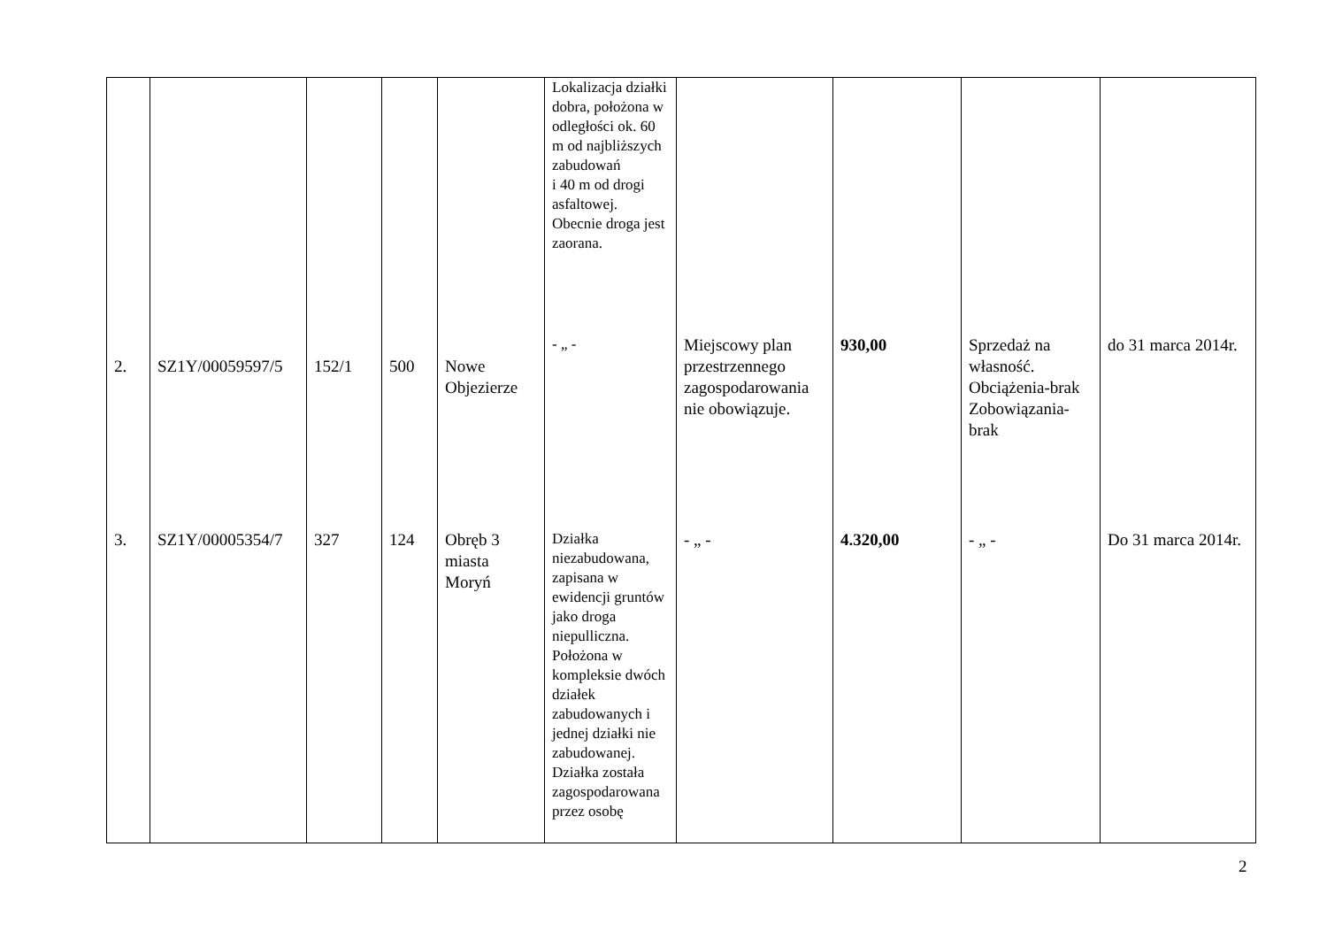| | | | | | Lokalizacja działki dobra, położona w odległości ok. 60 m od najbliższych zabudowań i 40 m od drogi asfaltowej. Obecnie droga jest zaorana. | | | | |
| 2. | SZ1Y/00059597/5 | 152/1 | 500 | Nowe Objezierze | - „ - | Miejscowy plan przestrzennego zagospodarowania nie obowiązuje. | 930,00 | Sprzedaż na własność. Obciążenia-brak Zobowiązania-brak | do 31 marca 2014r. |
| 3. | SZ1Y/00005354/7 | 327 | 124 | Obręb 3 miasta Moryń | Działka niezabudowana, zapisana w ewidencji gruntów jako droga niepulliczna. Położona w kompleksie dwóch działek zabudowanych i jednej działki nie zabudowanej. Działka została zagospodarowana przez osobę | - „ - | 4.320,00 | - „ - | Do 31 marca 2014r. |
2